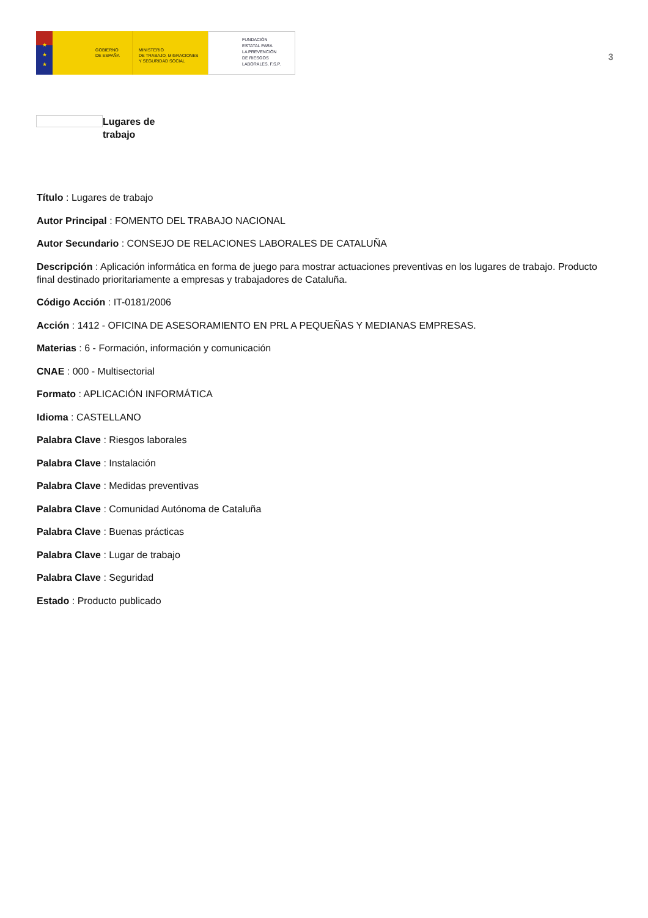★
★
★
GOBIERNO
DE ESPAÑA
MINISTERIO
DE TRABAJO, MIGRACIONES
Y SEGURIDAD SOCIAL
FUNDACIÓN
ESTATAL PARA
LA PREVENCIÓN
DE RIESGOS
LABORALES, F.S.P.
3
Lugares de trabajo
Título : Lugares de trabajo
Autor Principal : FOMENTO DEL TRABAJO NACIONAL
Autor Secundario : CONSEJO DE RELACIONES LABORALES DE CATALUÑA
Descripción : Aplicación informática en forma de juego para mostrar actuaciones preventivas en los lugares de trabajo. Producto final destinado prioritariamente a empresas y trabajadores de Cataluña.
Código Acción : IT-0181/2006
Acción : 1412 - OFICINA DE ASESORAMIENTO EN PRL A PEQUEÑAS Y MEDIANAS EMPRESAS.
Materias : 6 - Formación, información y comunicación
CNAE : 000 - Multisectorial
Formato : APLICACIÓN INFORMÁTICA
Idioma : CASTELLANO
Palabra Clave : Riesgos laborales
Palabra Clave : Instalación
Palabra Clave : Medidas preventivas
Palabra Clave : Comunidad Autónoma de Cataluña
Palabra Clave : Buenas prácticas
Palabra Clave : Lugar de trabajo
Palabra Clave : Seguridad
Estado : Producto publicado